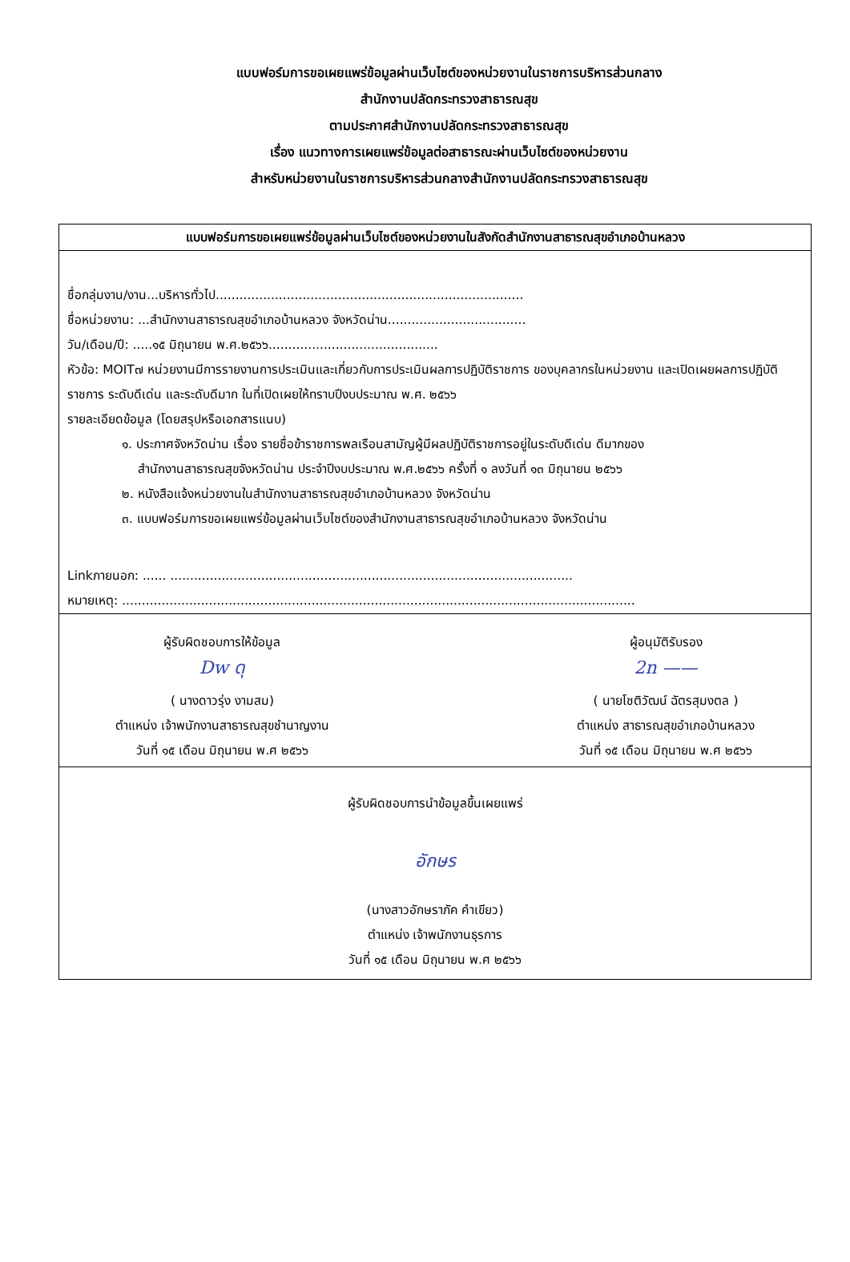แบบฟอร์มการขอเผยแพร่ข้อมูลผ่านเว็บไซต์ของหน่วยงานในราชการบริหารส่วนกลาง
สำนักงานปลัดกระทรวงสาธารณสุข
ตามประกาศสำนักงานปลัดกระทรวงสาธารณสุข
เรื่อง แนวทางการเผยแพร่ข้อมูลต่อสาธารณะผ่านเว็บไซต์ของหน่วยงาน
สำหรับหน่วยงานในราชการบริหารส่วนกลางสำนักงานปลัดกระทรวงสาธารณสุข
| แบบฟอร์มการขอเผยแพร่ข้อมูลผ่านเว็บไซต์ของหน่วยงานในสังกัดสำนักงานสาธารณสุขอำเภอบ้านหลวง |
| --- |
| ชื่อกลุ่มงาน/งาน...บริหารทั่วไป.............................................................................. ชื่อหน่วยงาน: ...สำนักงานสาธารณสุขอำเภอบ้านหลวง จังหวัดน่าน................................... วัน/เดือน/ปี: .....๑๕ มิถุนายน พ.ศ.๒๕๖๖........................................... หัวข้อ: MOIT๗ หน่วยงานมีการรายงานการประเมินและเกี่ยวกับการประเมินผลการปฏิบัติราชการ ของบุคลากรในหน่วยงาน และเปิดเผยผลการปฏิบัติราชการ ระดับดีเด่น และระดับดีมาก ในที่เปิดเผยให้ทราบปีงบประมาณ พ.ศ. ๒๕๖๖ รายละเอียดข้อมูล (โดยสรุปหรือเอกสารแนบ) ๑. ประกาศจังหวัดน่าน เรื่อง รายชื่อข้าราชการพลเรือนสามัญผู้มีผลปฏิบัติราชการอยู่ในระดับดีเด่น ดีมากของ สำนักงานสาธารณสุขจังหวัดน่าน ประจำปีงบประมาณ พ.ศ.๒๕๖๖ ครั้งที่ ๑ ลงวันที่ ๑๓ มิถุนายน ๒๕๖๖ ๒. หนังสือแจ้งหน่วยงานในสำนักงานสาธารณสุขอำเภอบ้านหลวง จังหวัดน่าน ๓. แบบฟอร์มการขอเผยแพร่ข้อมูลผ่านเว็บไซต์ของสำนักงานสาธารณสุขอำเภอบ้านหลวง จังหวัดน่าน Linkภายนอก: ...... ...................................................................................................... หมายเหตุ: .................................................................................................................................. |
| ผู้รับผิดชอบการให้ข้อมูล Dw ดุ ( นางดาวรุ่ง งามสม) ตำแหน่ง เจ้าพนักงานสาธารณสุขชำนาญงาน วันที่ ๑๕ เดือน มิถุนายน พ.ศ ๒๕๖๖ ผู้อนุมัติรับรอง 2n —— ( นายโชติวัฒน์ ฉัตรสุมงตล ) ตำแหน่ง สาธารณสุขอำเภอบ้านหลวง วันที่ ๑๕ เดือน มิถุนายน พ.ศ ๒๕๖๖ |
| ผู้รับผิดชอบการนำข้อมูลขึ้นเผยแพร่ อักษร (นางสาวอักษราภัค คำเขียว) ตำแหน่ง เจ้าพนักงานธุรการ วันที่ ๑๕ เดือน มิถุนายน พ.ศ ๒๕๖๖ |